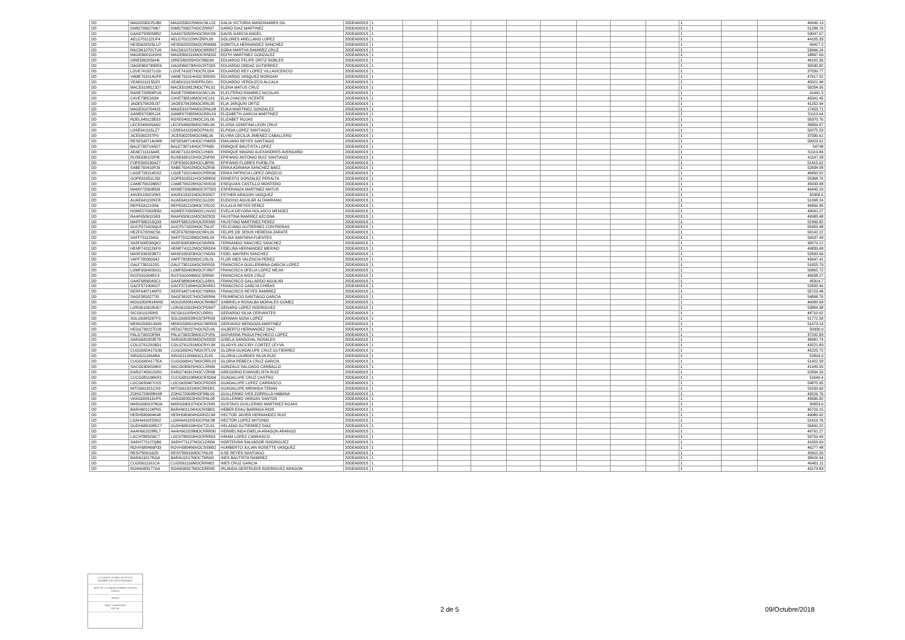| I20 | MAGD530225JB0 | MAGD530225MOCNLL02 | DALIA VICTORIA MANZANARES GIL | 20DEA0001S | 1 | | | | | | | | | 1 | | 46996.13 |
| I20 | DIMD700627M67 | DIMD700627HOCZRR07 | DARIO DIAZ MARTINEZ | 20DEA0001S | 1 | | | | | | | | | 1 | | 51288.76 |
| I20 | GAAD7505058R2 | GAAD750505HOCRNV03 | DAVID GARCIA ANGEL | 20DEA0001S | 1 | | | | | | | | | 1 | | 53047.67 |
| I20 | AELD701122UF4 | AELD701122MVZRPL09 | DOLORES ARELLANO LOPEZ | 20DEA0001S | 1 | | | | | | | | | 1 | | 44105.33 |
| I20 | HESD620525LU7 | HESD620525MOCRNM06 | DOMITILA HERNANDEZ SANCHEZ | 20DEA0001S | 1 | | | | | | | | | 1 | | 49427.2 |
| I20 | RACD610701TU6 | RACD610701MOCMRR07 | DORA MARTHA RAMIREZ CRUZ | 20DEA0001S | 1 | | | | | | | | | 1 | | 53996.24 |
| I20 | MAGE860119SH2 | MAGE860119MOCRND02 | EDITH MARTINEZ GONZALEZ | 20DEA0001S | 1 | | | | | | | | | 1 | | 18897.69 |
| I20 | OIRE5802056H6 | OIRE580205HOCRBD09 | EDUARDO FELIPE ORTIZ ROBLES | 20DEA0001S | 1 | | | | | | | | | 1 | | 48102.36 |
| I20 | OAGE860730RE6 | OAGE860730HOCRTD05 | EDUARDO ORDAZ GUTIERREZ | 20DEA0001S | 1 | | | | | | | | | 1 | | 35530.82 |
| I20 | LOVE741027LG9 | LOVE741027HOCPLD04 | EDUARDO REY LOPEZ VILLAVICENCIO | 20DEA0001S | 1 | | | | | | | | | 1 | | 37039.77 |
| I20 | VAME761014UF8 | VAME761014HOCSRD09 | EDUARDO VASQUEZ MORGAN | 20DEA0001S | 1 | | | | | | | | | 1 | | 47617.52 |
| I20 | VEAE611115DZ0 | VEAE611115HDFRLD01 | EDUARDO VERDUZCO ALCALA | 20DEA0001S | 1 | | | | | | | | | 1 | | 45021.48 |
| I20 | MACE610812JD7 | MACE610812MOCTRL01 | ELENA MATUS CRUZ | 20DEA0001S | 1 | | | | | | | | | 1 | | 50204.95 |
| I20 | RANE720804PU6 | RANE720804HOCMCL06 | ELEUTERIO RAMIREZ NICOLAS | 20DEA0001S | 1 | | | | | | | | | 1 | | 41441.5 |
| I20 | CAVE730510I34 | CAVE730510MOCHCL01 | ELIA CHACON VICENTE | 20DEA0001S | 1 | | | | | | | | | 1 | | 45341.45 |
| I20 | JAOE570420U37 | JAOE570420MOCRRL05 | ELIA JARQUIN ORTIZ | 20DEA0001S | 1 | | | | | | | | | 1 | | 41252.94 |
| I20 | MAGE910704KI3 | MAGE910704MOCRNL08 | ELIKA MARTINEZ GONZALEZ | 20DEA0001S | 1 | | | | | | | | | 1 | | 17453.71 |
| I20 | GAME670305JJ4 | GAME670305MOCRRL09 | ELIZABETH GARCIA MARTINEZ | 20DEA0001S | 1 | | | | | | | | | 1 | | 51113.64 |
| I20 | ROEL640123E63 | ROXE640123MOCJXL06 | ELIZABET ROJAS | 20DEA0001S | 1 | | | | | | | | | 1 | | 50370.76 |
| I20 | LECE540605AN2 | LECE540605MOCNRL06 | ELOISA JOSEFINA LEON CRUZ | 20DEA0001S | 1 | | | | | | | | | 1 | | 35859.07 |
| I20 | LOSE641115LZ7 | LOSE641115MOCPNL01 | ELPIDIA LOPEZ SANTIAGO | 20DEA0001S | 1 | | | | | | | | | 1 | | 50275.53 |
| I20 | JICE590225TP9 | JICE590225MOCMBL06 | ELVIRA CECILIA JIMENEZ CABALLERO | 20DEA0001S | 1 | | | | | | | | | 1 | | 37330.61 |
| I20 | RESE540714UM8 | RESE540714HOCYNM03 | EMILIANO REYES SANTIAGO | 20DEA0001S | 1 | | | | | | | | | 1 | | 50023.62 |
| I20 | BALE730714AD7 | BALE730714HOCTPN00 | ENRIQUE BAUTISTA LOPEZ | 20DEA0001S | 1 | | | | | | | | | 1 | | 54748 |
| I20 | AEAE711116A45 | AEAE711116HOCLVN09 | ENRIQUE MAGNO ALEXANDRES AVENDAÑO | 20DEA0001S | 1 | | | | | | | | | 1 | | 51119.84 |
| I20 | RUSE630122PI8 | RUSE630122HOCZNP00 | EPIFANIO ANTONIO RUIZ SANTIAGO | 20DEA0001S | 1 | | | | | | | | | 1 | | 41197.28 |
| I20 | FOPE560130AZ7 | FOPE560130HOCLBP00 | EPIFANIO FLORES PUEBLITA | 20DEA0001S | 1 | | | | | | | | | 1 | | 51415.62 |
| I20 | SABE760410PJ9 | SABE760410MOCNZR06 | ERIKA ADRIANA SANCHEZ BAEZ | 20DEA0001S | 1 | | | | | | | | | 1 | | 52834.08 |
| I20 | LOOE720214DS2 | LOOE720214MOCPRR06 | ERIKA PATRICIA LOPEZ OROZCO | 20DEA0001S | 1 | | | | | | | | | 1 | | 48450.02 |
| I20 | GOPE610511J59 | GOPE610511HOCNRR06 | ERNESTO GONZALEZ PERALTA | 20DEA0001S | 1 | | | | | | | | | 1 | | 55368.76 |
| I20 | CAME700228BS7 | CAME700228HOCSNS03 | ESEQUIAS CASTILLO MONTERO | 20DEA0001S | 1 | | | | | | | | | 1 | | 45033.08 |
| I20 | MAMX720608I93 | MXME720608MOCRTS02 | ESPERANZA MARTINEZ MATUS | 20DEA0001S | 1 | | | | | | | | | 1 | | 46445.29 |
| I20 | AAVE610921RK5 | AAVE610921MOCRSS07 | ESTHER ARAGON VASQUEZ | 20DEA0001S | 1 | | | | | | | | | 1 | | 50358.6 |
| I20 | AUAE641102KF8 | AUAE641102HOCGLD00 | EUDOXIO AGUILAR ALTAMIRANO | 20DEA0001S | 1 | | | | | | | | | 1 | | 51998.24 |
| I20 | REPE631210I56 | REPE631210MOCYRL02 | EULALIA REYES PEREZ | 20DEA0001S | 1 | | | | | | | | | 1 | | 46896.35 |
| I20 | NOME570303EB1 | NOME570303MOCLNV02 | EVELIA DEVORA NOLASCO MENDEZ | 20DEA0001S | 1 | | | | | | | | | 1 | | 49091.27 |
| I20 | RAAF6506115R3 | RAAF650611MOCMZS03 | FAUSTINA RAMIREZ AZCONA | 20DEA0001S | 1 | | | | | | | | | 1 | | 49985.48 |
| I20 | MAPF580215Q33 | MAPF580215HOCRRS00 | FAUSTINO MARTINEZ PEREZ | 20DEA0001S | 1 | | | | | | | | | 1 | | 52396.82 |
| I20 | GUCF571020QL8 | GUCF571020HOCTNL07 | FELICIANO GUTIERREZ CONTRERAS | 20DEA0001S | 1 | | | | | | | | | 1 | | 55953.48 |
| I20 | HEZF670206C56 | HEZF670206HOCRRL06 | FELIPE DE JESUS HEREDIA ZARATE | 20DEA0001S | 1 | | | | | | | | | 1 | | 50142.22 |
| I20 | SAFF701120411 | SAFF701120MOCNNL09 | FELISA SANTANA FUENTES | 20DEA0001S | 1 | | | | | | | | | 1 | | 50637.43 |
| I20 | SASF600530QK2 | SASF600530HOCNNR06 | FERNANDO SANCHEZ SANCHEZ | 20DEA0001S | 1 | | | | | | | | | 1 | | 39579.12 |
| I20 | HEMF741112KP9 | HEMF741112MOCRRD04 | FIDELINA HERNANDEZ MERINO | 20DEA0001S | 1 | | | | | | | | | 1 | | 49839.68 |
| I20 | MASF630323BT1 | MASF630323HOCYND03 | FIDEL MAYREN SANCHEZ | 20DEA0001S | 1 | | | | | | | | | 1 | | 52833.96 |
| I20 | VAPF700302642 | VAPF700302MOCLRL01 | FLOR INES VALENCIA PEREZ | 20DEA0001S | 1 | | | | | | | | | 1 | | 43947.41 |
| I20 | GALF730111255 | GALF730111MOCRPR03 | FRANCISCA GUILLERMINA GARCIA LOPEZ | 20DEA0001S | 1 | | | | | | | | | 1 | | 51825.79 |
| I20 | LOMF6504039G1 | LOMF650403MOCPJR07 | FRANCISCA OFELIA LOPEZ MEJIA | 20DEA0001S | 1 | | | | | | | | | 1 | | 50865.72 |
| I20 | RICF691004R13 | RICF691004MOCSRR00 | FRANCISCA RIOS CRUZ | 20DEA0001S | 1 | | | | | | | | | 1 | | 40658.27 |
| I20 | GAAF6806043C1 | GAAF680604HOCLGR01 | FRANCISCO GALLARDO AGUILAR | 20DEA0001S | 1 | | | | | | | | | 1 | | 45314.7 |
| I20 | GACF571004GI7 | GACF571004HOCRHR01 | FRANCISCO GARCIA CHIÑAS | 20DEA0001S | 1 | | | | | | | | | 1 | | 52833.96 |
| I20 | RERF640714MT0 | RERF640714HOCYMR06 | FRANCISCO REYES RAMIREZ | 20DEA0001S | 1 | | | | | | | | | 1 | | 55723.48 |
| I20 | SAGF5810277I0 | SAGF581027HOCNRR04 | FRUMENCIO SANTIAGO GARCIA | 20DEA0001S | 1 | | | | | | | | | 1 | | 54898.76 |
| I20 | MOGG820814NN5 | MOGG820814MOCRMB07 | GABRIELA ROSALBA MORALES GOMEZ | 20DEA0001S | 1 | | | | | | | | | 1 | | 46000.64 |
| I20 | LORG610918UD7 | LORG610918HOCPDN07 | GENARO LOPEZ RODRIGUEZ | 20DEA0001S | 1 | | | | | | | | | 1 | | 53804.38 |
| I20 | SICG611105IN5 | SICG611105HOCLRR01 | GERARDO SILVA CERVANTES | 20DEA0001S | 1 | | | | | | | | | 1 | | 48710.62 |
| I20 | SOLG690528TF0 | SOLG690528HOCSPR03 | GERMAN SOSA LOPEZ | 20DEA0001S | 1 | | | | | | | | | 1 | | 51772.58 |
| I20 | MEMG500619699 | MEMG500619HOCNRR03 | GERVASIO MENDOZA MARTINEZ | 20DEA0001S | 1 | | | | | | | | | 1 | | 51673.14 |
| I20 | HEDG730227D28 | HEDG730227HOCRZL06 | GILBERTO HERNANDEZ DIAZ | 20DEA0001S | 1 | | | | | | | | | 1 | | 50330.9 |
| I20 | PALG790223FB4 | PALG790223MOCCPV09 | GIOVANNA PAOLA PACHECO LOPEZ | 20DEA0001S | 1 | | | | | | | | | 1 | | 37242.89 |
| I20 | SARG681003E78 | SARG681003MOCNSS02 | GISELA SANDOVAL ROSALES | 20DEA0001S | 1 | | | | | | | | | 1 | | 48981.74 |
| I20 | COLG761231BD1 | COLG761231MOCRYL08 | GLADYS JACCIRY CORTEZ LEYVA | 20DEA0001S | 1 | | | | | | | | | 1 | | 43221.83 |
| I20 | CUGG650417G39 | CUGG650417MOCRTL09 | GLORIA GUADALUPE CRUZ GUTIERREZ | 20DEA0001S | 1 | | | | | | | | | 1 | | 45225.72 |
| I20 | SIRG5212064RA | SIRG521206MOCLZL05 | GLORIA LOURDES SILVA RUIZ | 20DEA0001S | 1 | | | | | | | | | 1 | | 52894.9 |
| I20 | CUGG6004177EA | CUGG600417MOCRRL02 | GLORIA REBECA CRUZ GARCIA | 20DEA0001S | 1 | | | | | | | | | 1 | | 51422.58 |
| I20 | SACG6309299K0 | SACG630929HOCLRN06 | GONZALO SALGADO CARBALLO | 20DEA0001S | 1 | | | | | | | | | 1 | | 41949.59 |
| I20 | EARG740312GR1 | EARG740312HOCVZR08 | GREGORIO EVANGELISTA RUIZ | 20DEA0001S | 1 | | | | | | | | | 1 | | 52834.26 |
| I20 | CUCG681108KR1 | CUCG681108MOCRSD04 | GUADALUPE CRUZ CASTRO | 20DEA0001S | 1 | | | | | | | | | 1 | | 51649.4 |
| I20 | LOCG650407U15 | LOCG650407MOCPRD05 | GUADALUPE LOPEZ CARRASCO | 20DEA0001S | 1 | | | | | | | | | 1 | | 54870.95 |
| I20 | MITG661021CH3 | MITG661021MOCRRD01 | GUADALUPE MIRANDA TERAN | 20DEA0001S | 1 | | | | | | | | | 1 | | 53150.66 |
| I20 | ZOHG720608NS8 | ZOHG720608HDFRBL09 | GUILLERMO IVES ZORRILLA HABANA | 20DEA0001S | 1 | | | | | | | | | 1 | | 43226.76 |
| I20 | VASG600313UP5 | VASG600313HOCRNL08 | GUILLERMO VARGAS SANTOS | 20DEA0001S | 1 | | | | | | | | | 1 | | 45836.82 |
| I20 | MARG6901078GA | MARG690107HOCRJS05 | GUSTAVO GUILLERMO MARTINEZ ROJAS | 20DEA0001S | 1 | | | | | | | | | 1 | | 35853.6 |
| I20 | BARH901124PN5 | BARH901124HOCRSB02 | HEBER ESAU BARRIGA RIOS | 20DEA0001S | 1 | | | | | | | | | 1 | | 45726.15 |
| I20 | HERH580904K48 | HERH580904HGRRZC08 | HECTOR JAVIER HERNANDEZ RUIZ | 20DEA0001S | 1 | | | | | | | | | 1 | | 49089.92 |
| I20 | LOAH641025SN2 | LOAH641025HOCPNC08 | HECTOR LOPEZ ANTONIO | 20DEA0001S | 1 | | | | | | | | | 1 | | 51419.76 |
| I20 | GUDH680108EC7 | GUDH680108HOCTZL01 | HELADIO GUTIERREZ DIAZ | 20DEA0001S | 1 | | | | | | | | | 1 | | 55841.22 |
| I20 | AAAH661028RL7 | AAAH661028MOCRRR00 | HERMELINDA EMELIA ARAGON ARANGO | 20DEA0001S | 1 | | | | | | | | | 1 | | 49791.27 |
| I20 | LOCH780529IC7 | LOCH780529HOCPRR03 | HIRAM LOPEZ CARRASCO | 20DEA0001S | 1 | | | | | | | | | 1 | | 50759.49 |
| I20 | SARH771127QB6 | SARH771127MOCLDR06 | HORTENSIA SALVADOR RODRIGUEZ | 20DEA0001S | 1 | | | | | | | | | 1 | | 41653.69 |
| I20 | ROVH580406P33 | ROVH580406HOCSSM02 | HUMBERTO JULIAN ROSETTE VASQUEZ | 20DEA0001S | 1 | | | | | | | | | 1 | | 46277.48 |
| I20 | RESI7509116Z0 | RESI750911MOCYNL00 | ILSE REYES SANTIAGO | 20DEA0001S | 1 | | | | | | | | | 1 | | 40911.26 |
| I20 | BARI611017RGA | BARI611017MOCTMN02 | INES BAUTISTA RAMIREZ | 20DEA0001S | 1 | | | | | | | | | 1 | | 38426.64 |
| I20 | CUGI5611161CA | CUGI561116MOCRRN02 | INES CRUZ GARCIA | 20DEA0001S | 1 | | | | | | | | | 1 | | 46461.11 |
| I20 | ROAI6903177G4 | ROAI690317MOCDRR00 | IRLANDA GERTRUDIS RODRIGUEZ ARAGON | 20DEA0001S | 1 | | | | | | | | | 1 | | 43173.83 |
C.P.JAVIER ITURBE DE REYES
NOMBRE DEL RESPONSABLE
JEFE DE LA UNIDAD ADMINISTRATIVA
CARGO
FIRMA
09/OCTUBRE/2018
FECHA
2 de 5 09/Octubre/2018